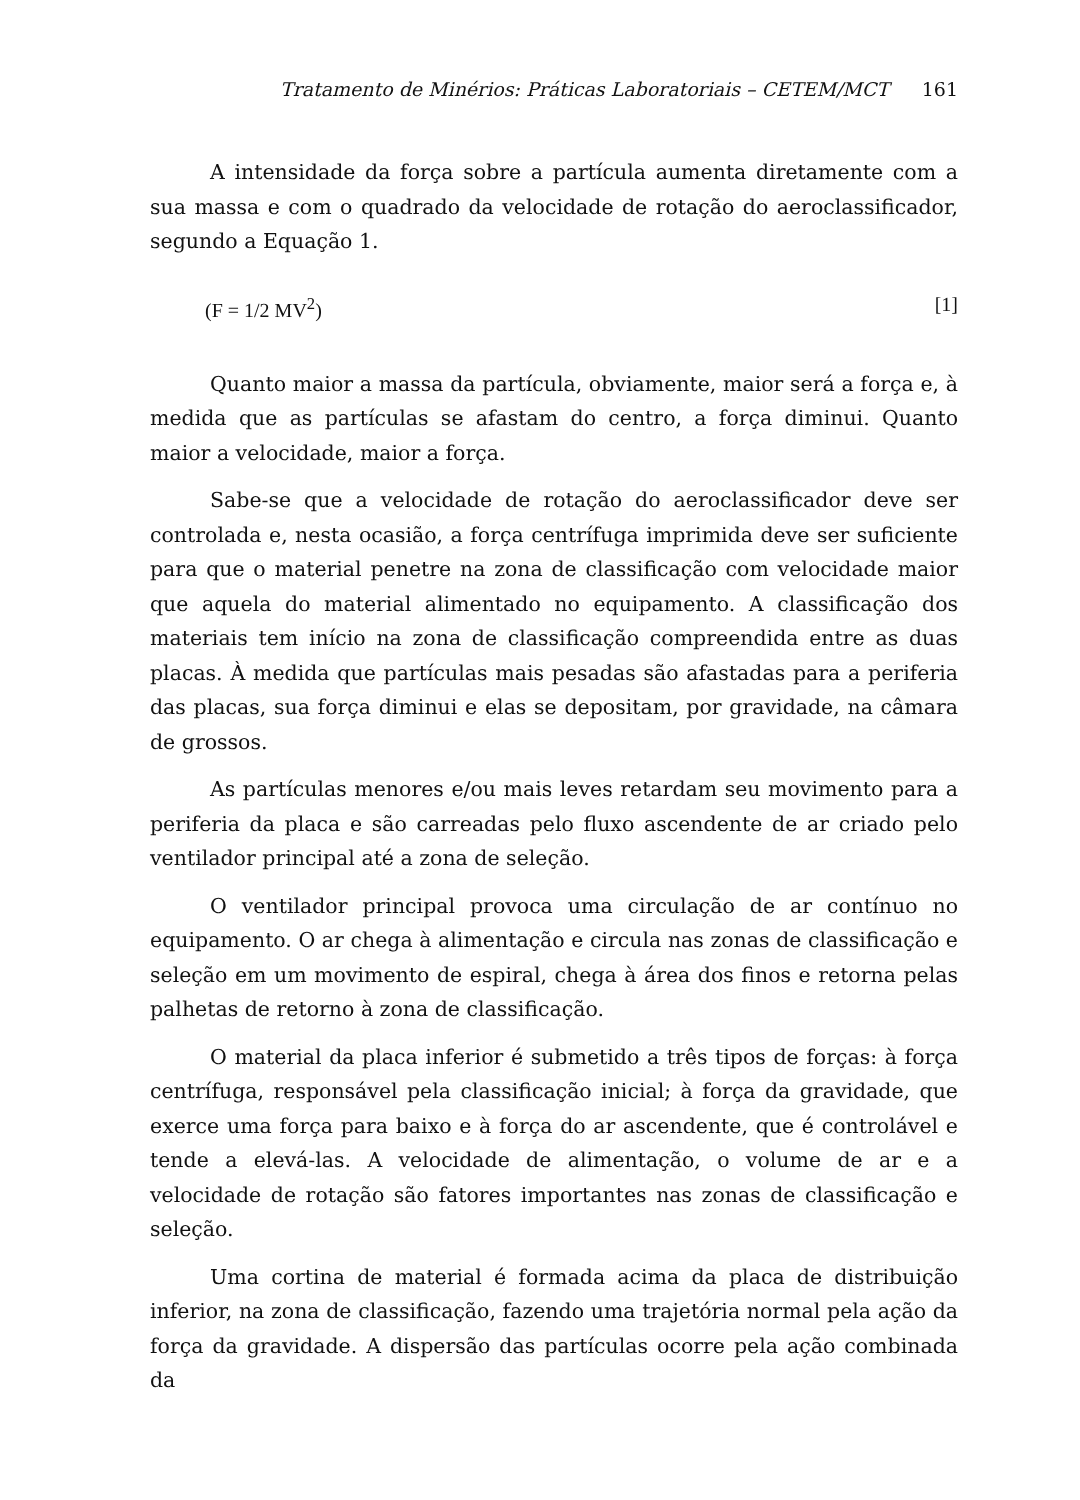Tratamento de Minérios: Práticas Laboratoriais – CETEM/MCT 161
A intensidade da força sobre a partícula aumenta diretamente com a sua massa e com o quadrado da velocidade de rotação do aeroclassificador, segundo a Equação 1.
(F = 1/2 MV<sup>2</sup>) [1]
Quanto maior a massa da partícula, obviamente, maior será a força e, à medida que as partículas se afastam do centro, a força diminui. Quanto maior a velocidade, maior a força.
Sabe-se que a velocidade de rotação do aeroclassificador deve ser controlada e, nesta ocasião, a força centrífuga imprimida deve ser suficiente para que o material penetre na zona de classificação com velocidade maior que aquela do material alimentado no equipamento. A classificação dos materiais tem início na zona de classificação compreendida entre as duas placas. À medida que partículas mais pesadas são afastadas para a periferia das placas, sua força diminui e elas se depositam, por gravidade, na câmara de grossos.
As partículas menores e/ou mais leves retardam seu movimento para a periferia da placa e são carreadas pelo fluxo ascendente de ar criado pelo ventilador principal até a zona de seleção.
O ventilador principal provoca uma circulação de ar contínuo no equipamento. O ar chega à alimentação e circula nas zonas de classificação e seleção em um movimento de espiral, chega à área dos finos e retorna pelas palhetas de retorno à zona de classificação.
O material da placa inferior é submetido a três tipos de forças: à força centrífuga, responsável pela classificação inicial; à força da gravidade, que exerce uma força para baixo e à força do ar ascendente, que é controlável e tende a elevá-las. A velocidade de alimentação, o volume de ar e a velocidade de rotação são fatores importantes nas zonas de classificação e seleção.
Uma cortina de material é formada acima da placa de distribuição inferior, na zona de classificação, fazendo uma trajetória normal pela ação da força da gravidade. A dispersão das partículas ocorre pela ação combinada da